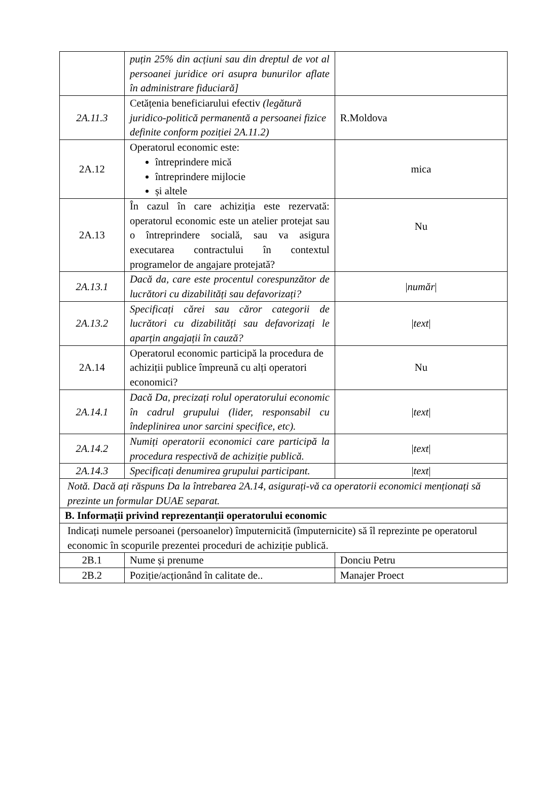| | puțin 25% din acțiuni sau din dreptul de vot al persoanei juridice ori asupra bunurilor aflate în administrare fiduciară] | |
| 2A.11.3 | Cetățenia beneficiarului efectiv (legătură juridico-politică permanentă a persoanei fizice definite conform poziției 2A.11.2) | R.Moldova |
| 2A.12 | Operatorul economic este: întreprindere mică întreprindere mijlocie și altele | mica |
| 2A.13 | În cazul în care achiziția este rezervată: operatorul economic este un atelier protejat sau o întreprindere socială, sau va asigura executarea contractului în contextul programelor de angajare protejată? | Nu |
| 2A.13.1 | Dacă da, care este procentul corespunzător de lucrători cu dizabilități sau defavorizați? | / număr / |
| 2A.13.2 | Specificați cărei sau căror categorii de lucrători cu dizabilități sau defavorizați le aparțin angajații în cauză? | / text / |
| 2A.14 | Operatorul economic participă la procedura de achiziții publice împreună cu alți operatori economici? | Nu |
| 2A.14.1 | Dacă Da, precizați rolul operatorului economic în cadrul grupului (lider, responsabil cu îndeplinirea unor sarcini specifice, etc). | / text / |
| 2A.14.2 | Numiți operatorii economici care participă la procedura respectivă de achiziție publică. | / text / |
| 2A.14.3 | Specificați denumirea grupului participant. | / text / |
| Notă. Dacă ați răspuns Da la întrebarea 2A.14, asigurați-vă ca operatorii economici menționați să prezinte un formular DUAE separat. | | |
| B. Informații privind reprezentanții operatorului economic | | |
| Indicați numele persoanei (persoanelor) împuternicită (împuternicite) să îl reprezinte pe operatorul economic în scopurile prezentei proceduri de achiziție publică. | | |
| 2B.1 | Nume și prenume | Donciu Petru |
| 2B.2 | Poziție/acționând în calitate de.. | Manajer Proect |